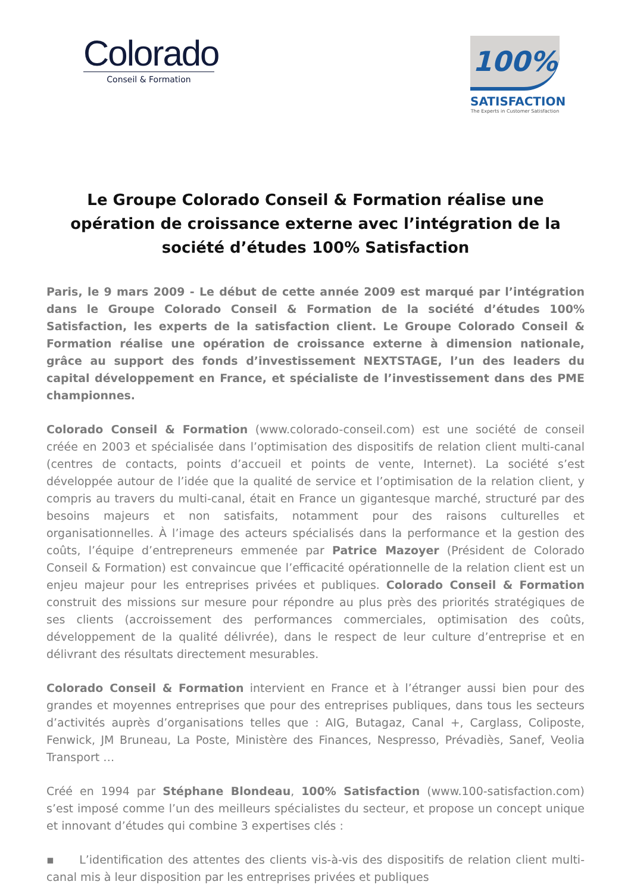Colorado
Conseil & Formation
100%
SATISFACTION
The Experts in Customer Satisfaction
Le Groupe Colorado Conseil & Formation réalise une opération de croissance externe avec l’intégration de la société d’études 100% Satisfaction
Paris, le 9 mars 2009 - Le début de cette année 2009 est marqué par l’intégration dans le Groupe Colorado Conseil & Formation de la société d’études 100% Satisfaction, les experts de la satisfaction client. Le Groupe Colorado Conseil & Formation réalise une opération de croissance externe à dimension nationale, grâce au support des fonds d’investissement NEXTSTAGE, l’un des leaders du capital développement en France, et spécialiste de l’investissement dans des PME championnes.
Colorado Conseil & Formation (www.colorado-conseil.com) est une société de conseil créée en 2003 et spécialisée dans l’optimisation des dispositifs de relation client multi-canal (centres de contacts, points d’accueil et points de vente, Internet). La société s’est développée autour de l’idée que la qualité de service et l’optimisation de la relation client, y compris au travers du multi-canal, était en France un gigantesque marché, structuré par des besoins majeurs et non satisfaits, notamment pour des raisons culturelles et organisationnelles. À l’image des acteurs spécialisés dans la performance et la gestion des coûts, l’équipe d’entrepreneurs emmenée par Patrice Mazoyer (Président de Colorado Conseil & Formation) est convaincue que l’efficacité opérationnelle de la relation client est un enjeu majeur pour les entreprises privées et publiques. Colorado Conseil & Formation construit des missions sur mesure pour répondre au plus près des priorités stratégiques de ses clients (accroissement des performances commerciales, optimisation des coûts, développement de la qualité délivrée), dans le respect de leur culture d’entreprise et en délivrant des résultats directement mesurables.
Colorado Conseil & Formation intervient en France et à l’étranger aussi bien pour des grandes et moyennes entreprises que pour des entreprises publiques, dans tous les secteurs d’activités auprès d’organisations telles que : AIG, Butagaz, Canal +, Carglass, Coliposte, Fenwick, JM Bruneau, La Poste, Ministère des Finances, Nespresso, Prévadiès, Sanef, Veolia Transport …
Créé en 1994 par Stéphane Blondeau, 100% Satisfaction (www.100-satisfaction.com) s’est imposé comme l’un des meilleurs spécialistes du secteur, et propose un concept unique et innovant d’études qui combine 3 expertises clés :
▪ L’identification des attentes des clients vis-à-vis des dispositifs de relation client multi-canal mis à leur disposition par les entreprises privées et publiques